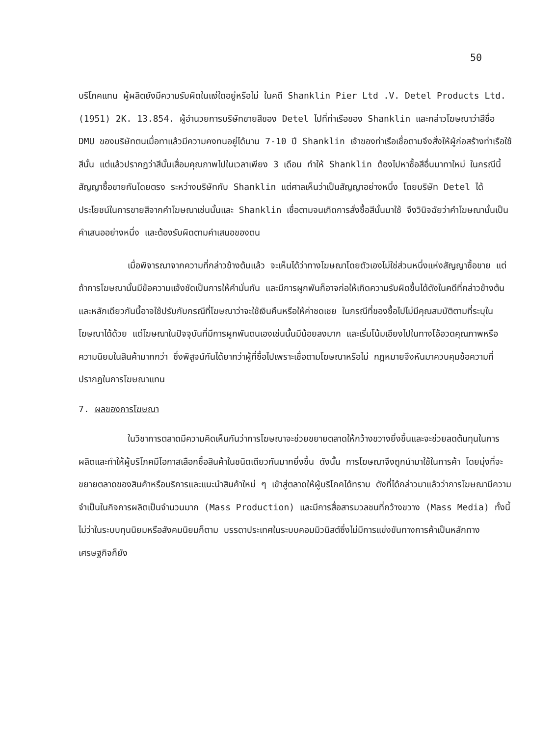50
บริโภคแทน ผู้ผลิตยังมีความรับผิดในแง่ใดอยู่หรือไม่ ในคดี Shanklin Pier Ltd .V. Detel Products Ltd. (1951) 2K. 13.854. ผู้อำนวยการบริษัทขายสีของ Detel ไปที่ท่าเรือของ Shanklin และกล่าวโฆษณาว่าสีชื่อ DMU ของบริษัทตนเมื่อทาแล้วมีความคงทนอยู่ได้นาน 7-10 ปี Shanklin เจ้าของท่าเรือเชื่อตามจึงสั่งให้ผู้ก่อสร้างท่าเรือใช้สีนั้น แต่แล้วปรากฏว่าสีนั้นเสื่อมคุณภาพไปในเวลาเพียง 3 เดือน ทำให้ Shanklin ต้องไปหาซื้อสีอื่นมาทาใหม่ ในกรณีนี้สัญญาซื้อขายกันโดยตรง ระหว่างบริษัทกับ Shanklin แต่ศาลเห็นว่าเป็นสัญญาอย่างหนึ่ง โดยบริษัท Detel ได้ประโยชน์ในการขายสีจากคำโฆษณาเช่นนั้นและ Shanklin เชื่อตามจนเกิดการสั่งซื้อสีนั้นมาใช้ จึงวินิจฉัยว่าคำโฆษณานั้นเป็นคำเสนออย่างหนึ่ง และต้องรับผิดตามคำเสนอของตน
เมื่อพิจารณาจากความที่กล่าวข้างต้นแล้ว จะเห็นได้ว่าทางโฆษณาโดยตัวเองไม่ใช่ส่วนหนึ่งแห่งสัญญาซื้อขาย แต่ถ้าการโฆษณานั้นมีข้อความแจ้งชัดเป็นการให้คำมั่นกัน และมีการผูกพันก็อาจก่อให้เกิดความรับผิดขึ้นได้ดังในคดีที่กล่าวข้างต้น และหลักเดียวกันนี้อาจใช้ปรับกับกรณีที่โฆษณาว่าจะใช้เงินคืนหรือให้ค่าชดเชย ในกรณีที่ของซื้อไปไม่มีคุณสมบัติตามที่ระบุในโฆษณาได้ด้วย แต่โฆษณาในปัจจุบันที่มีการผูกพันตนเองเช่นนั้นมีน้อยลงมาก และเริ่มโน้มเอียงไปในทางโอ้อวดคุณภาพหรือความนิยมในสินค้ามากกว่า ซึ่งพิสูจน์กันได้ยากว่าผู้ที่ซื้อไปเพราะเชื่อตามโฆษณาหรือไม่ กฎหมายจึงหันมาควบคุมข้อความที่ปรากฏในการโฆษณาแทน
7. ผลของการโฆษณา
ในวิชาการตลาดมีความคิดเห็นกันว่าการโฆษณาจะช่วยขยายตลาดให้กว้างขวางยิ่งขึ้นและจะช่วยลดต้นทุนในการผลิตและทำให้ผู้บริโภคมีโอกาสเลือกซื้อสินค้าในชนิดเดียวกันมากยิ่งขึ้น ดังนั้น การโฆษณาจึงถูกนำมาใช้ในการค้า โดยมุ่งที่จะขยายตลาดของสินค้าหรือบริการและแนะนำสินค้าใหม่ ๆ เข้าสู่ตลาดให้ผู้บริโภคได้ทราบ ดังที่ได้กล่าวมาแล้วว่าการโฆษณามีความจำเป็นในกิจการผลิตเป็นจำนวนมาก (Mass Production) และมีการสื่อสารมวลชนที่กว้างขวาง (Mass Media) ทั้งนี้ไม่ว่าในระบบทุนนิยมหรือสังคมนิยมก็ตาม บรรดาประเทศในระบบคอมมิวนิสต์ซึ่งไม่มีการแข่งขันทางการค้าเป็นหลักทางเศรษฐกิจก็ยัง